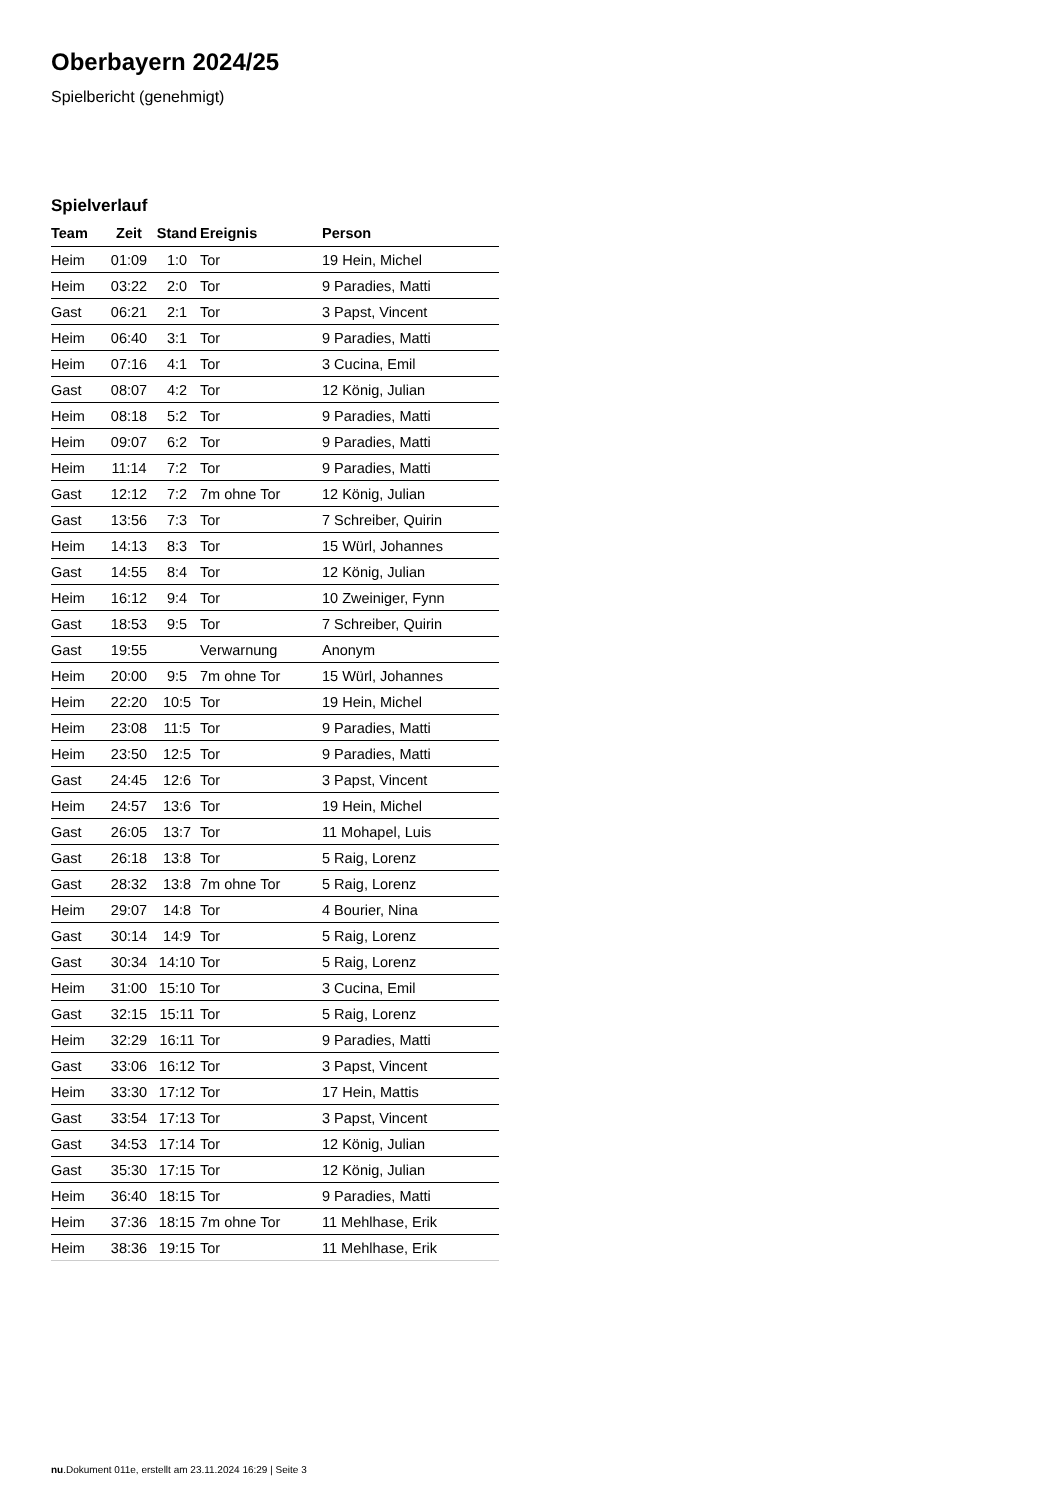Oberbayern 2024/25
Spielbericht (genehmigt)
Spielverlauf
| Team | Zeit | Stand | Ereignis | Person |
| --- | --- | --- | --- | --- |
| Heim | 01:09 | 1:0 | Tor | 19 Hein, Michel |
| Heim | 03:22 | 2:0 | Tor | 9 Paradies, Matti |
| Gast | 06:21 | 2:1 | Tor | 3 Papst, Vincent |
| Heim | 06:40 | 3:1 | Tor | 9 Paradies, Matti |
| Heim | 07:16 | 4:1 | Tor | 3 Cucina, Emil |
| Gast | 08:07 | 4:2 | Tor | 12 König, Julian |
| Heim | 08:18 | 5:2 | Tor | 9 Paradies, Matti |
| Heim | 09:07 | 6:2 | Tor | 9 Paradies, Matti |
| Heim | 11:14 | 7:2 | Tor | 9 Paradies, Matti |
| Gast | 12:12 | 7:2 | 7m ohne Tor | 12 König, Julian |
| Gast | 13:56 | 7:3 | Tor | 7 Schreiber, Quirin |
| Heim | 14:13 | 8:3 | Tor | 15 Würl, Johannes |
| Gast | 14:55 | 8:4 | Tor | 12 König, Julian |
| Heim | 16:12 | 9:4 | Tor | 10 Zweiniger, Fynn |
| Gast | 18:53 | 9:5 | Tor | 7 Schreiber, Quirin |
| Gast | 19:55 | | Verwarnung | Anonym |
| Heim | 20:00 | 9:5 | 7m ohne Tor | 15 Würl, Johannes |
| Heim | 22:20 | 10:5 | Tor | 19 Hein, Michel |
| Heim | 23:08 | 11:5 | Tor | 9 Paradies, Matti |
| Heim | 23:50 | 12:5 | Tor | 9 Paradies, Matti |
| Gast | 24:45 | 12:6 | Tor | 3 Papst, Vincent |
| Heim | 24:57 | 13:6 | Tor | 19 Hein, Michel |
| Gast | 26:05 | 13:7 | Tor | 11 Mohapel, Luis |
| Gast | 26:18 | 13:8 | Tor | 5 Raig, Lorenz |
| Gast | 28:32 | 13:8 | 7m ohne Tor | 5 Raig, Lorenz |
| Heim | 29:07 | 14:8 | Tor | 4 Bourier, Nina |
| Gast | 30:14 | 14:9 | Tor | 5 Raig, Lorenz |
| Gast | 30:34 | 14:10 | Tor | 5 Raig, Lorenz |
| Heim | 31:00 | 15:10 | Tor | 3 Cucina, Emil |
| Gast | 32:15 | 15:11 | Tor | 5 Raig, Lorenz |
| Heim | 32:29 | 16:11 | Tor | 9 Paradies, Matti |
| Gast | 33:06 | 16:12 | Tor | 3 Papst, Vincent |
| Heim | 33:30 | 17:12 | Tor | 17 Hein, Mattis |
| Gast | 33:54 | 17:13 | Tor | 3 Papst, Vincent |
| Gast | 34:53 | 17:14 | Tor | 12 König, Julian |
| Gast | 35:30 | 17:15 | Tor | 12 König, Julian |
| Heim | 36:40 | 18:15 | Tor | 9 Paradies, Matti |
| Heim | 37:36 | 18:15 | 7m ohne Tor | 11 Mehlhase, Erik |
| Heim | 38:36 | 19:15 | Tor | 11 Mehlhase, Erik |
nu.Dokument 011e, erstellt am 23.11.2024 16:29 | Seite 3